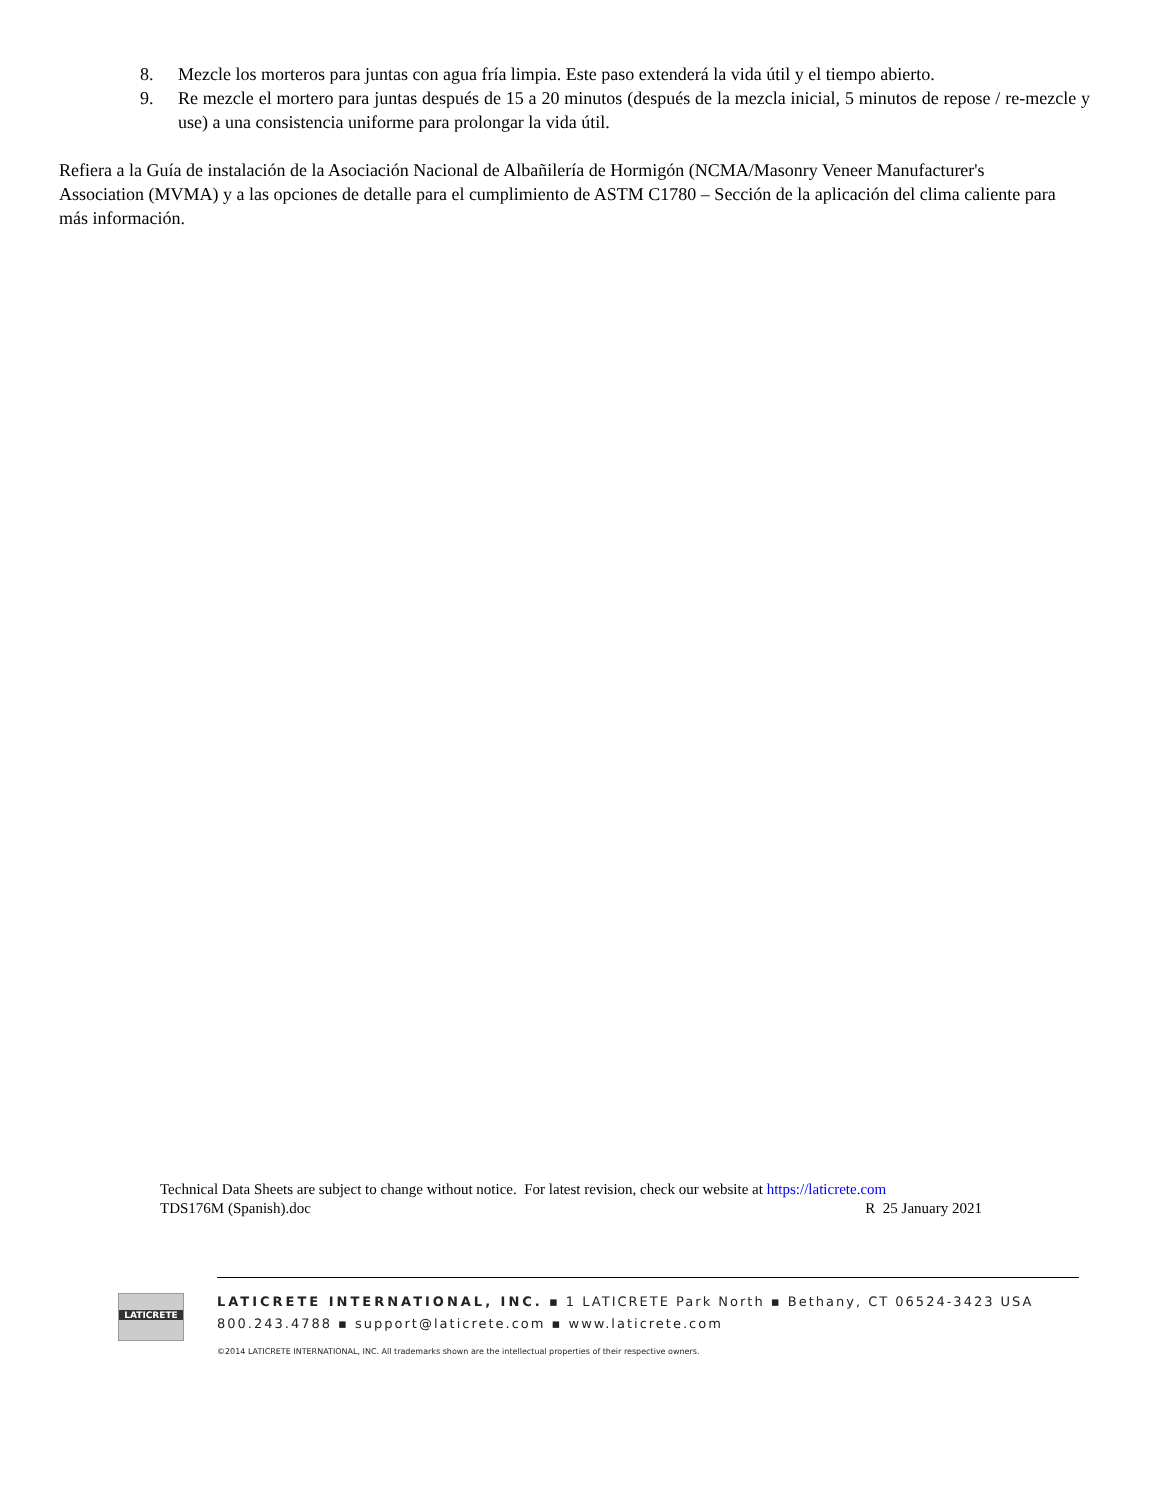8. Mezcle los morteros para juntas con agua fría limpia. Este paso extenderá la vida útil y el tiempo abierto.
9. Re mezcle el mortero para juntas después de 15 a 20 minutos (después de la mezcla inicial, 5 minutos de repose / re-mezcle y use) a una consistencia uniforme para prolongar la vida útil.
Refiera a la Guía de instalación de la Asociación Nacional de Albañilería de Hormigón (NCMA/Masonry Veneer Manufacturer's Association (MVMA) y a las opciones de detalle para el cumplimiento de ASTM C1780 – Sección de la aplicación del clima caliente para más información.
Technical Data Sheets are subject to change without notice. For latest revision, check our website at https://laticrete.com
TDS176M (Spanish).doc R 25 January 2021
LATICRETE
LATICRETE INTERNATIONAL, INC. ▪ 1 LATICRETE Park North ▪ Bethany, CT 06524-3423 USA
800.243.4788 ▪ support@laticrete.com ▪ www.laticrete.com
©2014 LATICRETE INTERNATIONAL, INC. All trademarks shown are the intellectual properties of their respective owners.